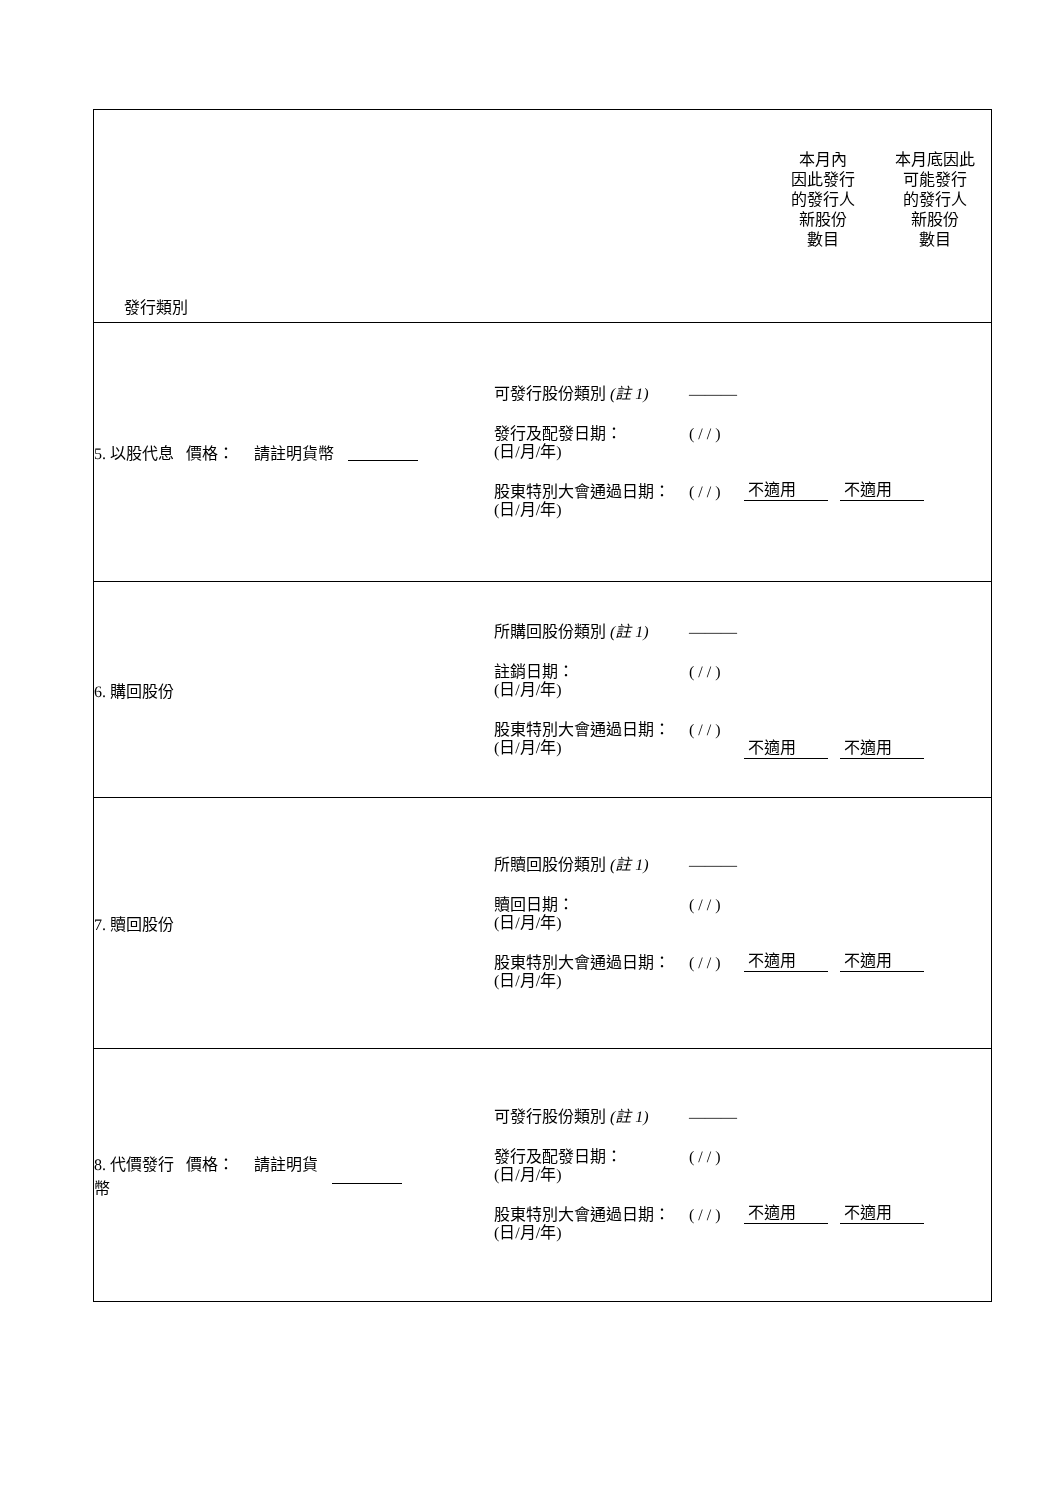| 發行類別 | 本月內 因此發行 的發行人 新股份 數目 | 本月底因此 可能發行 的發行人 新股份 數目 |
| 5. 以股代息 價格： 請註明貨幣 可發行股份類別 (註 1) ——— 發行及配發日期： (日/月/年) ( / / ) 股東特別大會通過日期： (日/月/年) ( / / ) 不適用 不適用 | | |
| 6. 購回股份 所購回股份類別 (註 1) ——— 註銷日期： (日/月/年) ( / / ) 股東特別大會通過日期： (日/月/年) ( / / ) 不適用 不適用 | | |
| 7. 贖回股份 所贖回股份類別 (註 1) ——— 贖回日期： (日/月/年) ( / / ) 股東特別大會通過日期： (日/月/年) ( / / ) 不適用 不適用 | | |
| 8. 代價發行 價格： 請註明貨 幣 可發行股份類別 (註 1) ——— 發行及配發日期： (日/月/年) ( / / ) 股東特別大會通過日期： (日/月/年) ( / / ) 不適用 不適用 | | |